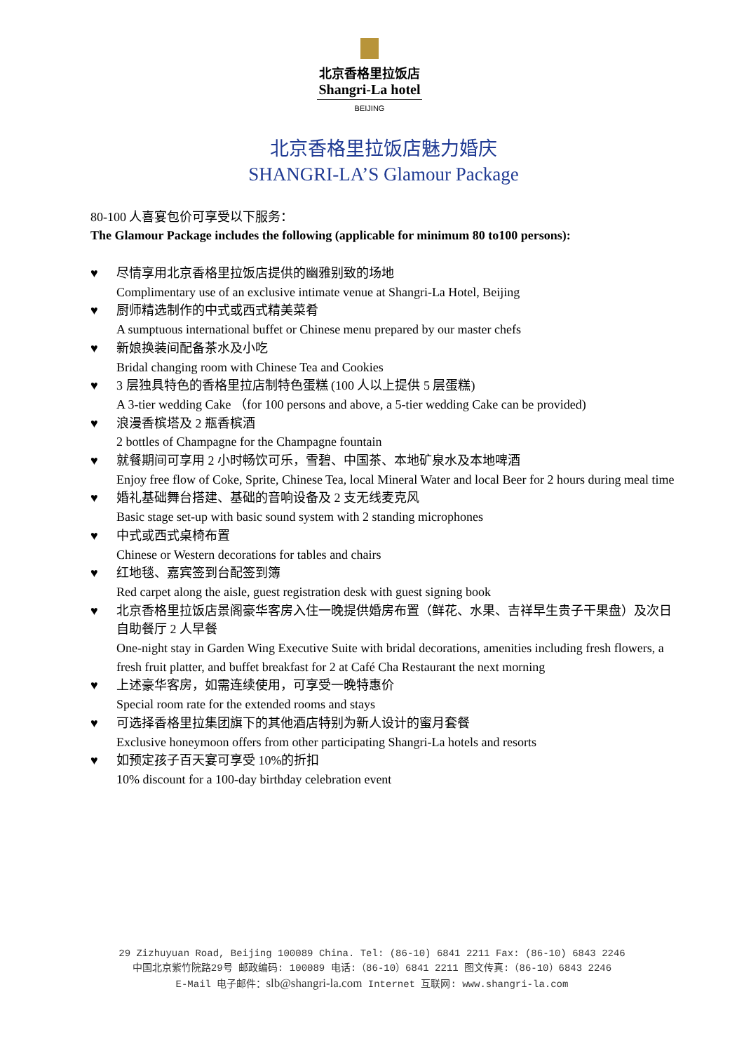北京香格里拉饭店
Shangri-La hotel
BEIJING
北京香格里拉饭店魅力婚庆
SHANGRI-LA’S Glamour Package
80-100 人喜宴包价可享受以下服务：
The Glamour Package includes the following (applicable for minimum 80 to100 persons):
♥ 尽情享用北京香格里拉饭店提供的幽雅别致的场地
Complimentary use of an exclusive intimate venue at Shangri-La Hotel, Beijing
♥ 厨师精选制作的中式或西式精美菜肴
A sumptuous international buffet or Chinese menu prepared by our master chefs
♥ 新娘换装间配备茶水及小吃
Bridal changing room with Chinese Tea and Cookies
♥ 3 层独具特色的香格里拉店制特色蛋糕 (100 人以上提供 5 层蛋糕)
A 3-tier wedding Cake （for 100 persons and above, a 5-tier wedding Cake can be provided)
♥ 浪漫香槟塔及 2 瓶香槟酒
2 bottles of Champagne for the Champagne fountain
♥ 就餐期间可享用 2 小时畅饮可乐，雪碧、中国茶、本地矿泉水及本地啤酒
Enjoy free flow of Coke, Sprite, Chinese Tea, local Mineral Water and local Beer for 2 hours during meal time
♥ 婚礼基础舞台搭建、基础的音响设备及 2 支无线麦克风
Basic stage set-up with basic sound system with 2 standing microphones
♥ 中式或西式桌椅布置
Chinese or Western decorations for tables and chairs
♥ 红地毯、嘉宾签到台配签到簿
Red carpet along the aisle, guest registration desk with guest signing book
♥ 北京香格里拉饭店景阁豪华客房入住一晚提供婚房布置（鲜花、水果、吉祥早生贵子干果盘）及次日自助餐厅 2 人早餐
One-night stay in Garden Wing Executive Suite with bridal decorations, amenities including fresh flowers, a fresh fruit platter, and buffet breakfast for 2 at Café Cha Restaurant the next morning
♥ 上述豪华客房，如需连续使用，可享受一晚特惠价
Special room rate for the extended rooms and stays
♥ 可选择香格里拉集团旗下的其他酒店特别为新人设计的蜜月套餐
Exclusive honeymoon offers from other participating Shangri-La hotels and resorts
♥ 如预定孩子百天宴可享受 10%的折扣
10% discount for a 100-day birthday celebration event
29 Zizhuyuan Road, Beijing 100089 China. Tel: (86-10) 6841 2211 Fax: (86-10) 6843 2246
中国北京紫竹院路29号 邮政编码: 100089 电话:（86-10）6841 2211 图文传真:（86-10）6843 2246
E-Mail 电子邮件：slb@shangri-la.com Internet 互联网: www.shangri-la.com